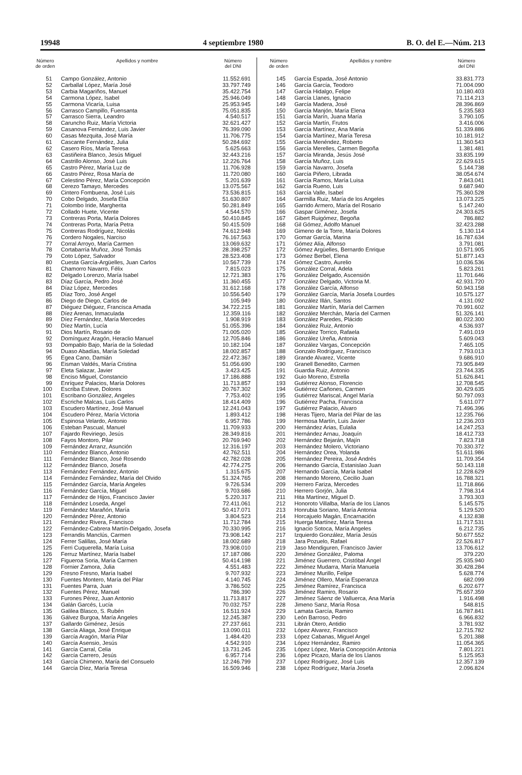19948 4 septiembre 1980 B. O. del E.—Núm. 213
| Número de orden | Apellidos y nombre | Número del DNI |
| --- | --- | --- |
| 51 | Campo González, Antonio | 11.552.691 |
| 52 | Carballal López, María José | 33.797.749 |
| 53 | Carbia Magariños, Manuel | 35.422.754 |
| 54 | Carmona López, Isabel | 25.946.049 |
| 55 | Carmona Vicaría, Luisa | 25.953.945 |
| 56 | Carrasco Campillo, Fuensanta | 75.051.835 |
| 57 | Carrasco Sierra, Leandro | 4.540.517 |
| 58 | Caruncho Ruiz, María Victoria | 32.621.427 |
| 59 | Casanova Fernández, Luis Javier | 76.399.090 |
| 60 | Casas Mezquita, José María | 11.706.775 |
| 61 | Cascante Fernández, Julia | 50.284.692 |
| 62 | Casero Ríos, María Teresa | 5.625.663 |
| 63 | Castiñeira Blanco, Jesús Miguel | 32.443.216 |
| 64 | Castrillo Alonso, José Luis | 12.226.764 |
| 65 | Castro Pérez, María Luz de | 11.706.928 |
| 66 | Castro Pérez, Rosa María de | 11.720.080 |
| 67 | Celestino Pérez, María Concepción | 5.201.639 |
| 68 | Cerezo Tamayo, Mercedes | 13.075.567 |
| 69 | Cintero Fombuena, José Luis | 73.536.815 |
| 70 | Cobo Delgado, Josefa Elía | 51.630.807 |
| 71 | Colombo Iride, Margherita | 50.281.849 |
| 72 | Collado Huete, Vicente | 4.544.570 |
| 73 | Contreras Porta, María Dolores | 50.410.845 |
| 74 | Contreras Porta, María Petra | 50.415.509 |
| 75 | Contreras Rodríguez, Nicolás | 74.612.948 |
| 76 | Cordero Nogales, Narciso | 76.167.563 |
| 77 | Corral Arroyo, María Carmen | 13.069.632 |
| 78 | Cortabarría Muñoz, José Tomás | 28.398.257 |
| 79 | Coto López, Salvador | 28.523.408 |
| 80 | Cuesta García-Argüelles, Juan Carlos | 10.567.739 |
| 81 | Chamorro Navarro, Félix | 7.815.023 |
| 82 | Delgado Lorenzo, María Isabel | 12.721.383 |
| 83 | Díaz García, Pedro José | 11.360.455 |
| 84 | Díaz López, Mercedes | 31.612.168 |
| 85 | Díaz Toro, José Angel | 10.556.540 |
| 86 | Diego de Diego, Carlos de | 105.949 |
| 87 | Diéguez Diéguez, Francisca Amada | 34.722.215 |
| 88 | Díez Arenas, Inmaculada | 12.359.116 |
| 89 | Díez Fernández, María Mercedes | 1.908.919 |
| 90 | Díez Martín, Lucía | 51.055.396 |
| 91 | Dios Martín, Rosario de | 71.005.020 |
| 92 | Domínguez Aragón, Heraclio Manuel | 12.705.846 |
| 93 | Dompablo Bajo, María de la Soledad | 10.182.104 |
| 94 | Duaso Abadías, María Soledad | 18.002.857 |
| 95 | Egea Cano, Damián | 22.472.367 |
| 96 | Eisman Valdés, María Cristina | 51.056.690 |
| 97 | Eleta Salazar, Javier | 3.423.425 |
| 98 | Enciso Miguel, Constancio | 17.186.888 |
| 99 | Enríquez Palacios, María Dolores | 11.713.857 |
| 100 | Escriba Esteve, Dolores | 20.767.302 |
| 101 | Escribano González, Angeles | 7.753.402 |
| 102 | Escriche Malcas, Luis Carlos | 18.414.409 |
| 103 | Escudero Martínez, José Manuel | 12.241.043 |
| 104 | Escudero Pérez, María Victoria | 1.893.412 |
| 105 | Espinosa Velardo, Antonio | 6.957.786 |
| 106 | Esteban Pascual, Manuel | 11.709.933 |
| 107 | Fajardo Reviriego, Jesús | 28.349.816 |
| 108 | Fayos Montoro, Pilar | 20.769.940 |
| 109 | Fernández Arranz, Asunción | 12.316.197 |
| 110 | Fernández Blanco, Antonio | 42.762.511 |
| 111 | Fernández Blanco, José Rosendo | 42.782.028 |
| 112 | Fernández Blanco, Josefa | 42.774.275 |
| 113 | Fernández Fernández, Antonio | 1.315.675 |
| 114 | Fernández Fernández, María del Olvido | 51.324.765 |
| 115 | Fernández García, María Angeles | 9.726.534 |
| 116 | Fernández García, Miguel | 9.703.686 |
| 117 | Fernández de Hijos, Francisco Javier | 5.220.317 |
| 118 | Fernández Loseda, Angel | 72.411.061 |
| 119 | Fernández Marañón, María | 50.417.071 |
| 120 | Fernández Pérez, Antonio | 3.804.523 |
| 121 | Fernández Rivera, Francisco | 11.712.784 |
| 122 | Fernández-Cabrera Martín-Delgado, Josefa | 70.330.995 |
| 123 | Ferrandis Manclús, Carmen | 73.908.142 |
| 124 | Ferrer Salillas, José María | 18.002.689 |
| 125 | Ferri Cuquerella, María Luisa | 73.908.010 |
| 126 | Ferruz Martínez, María Isabel | 17.187.086 |
| 127 | Figueroa Soria, María Carmen | 50.414.198 |
| 128 | Fornier Zamora, Julia | 4.551.483 |
| 129 | Fresno Fresno, María Isabel | 9.707.932 |
| 130 | Fuentes Montero, María del Pilar | 4.140.745 |
| 131 | Fuentes Parra, Juan | 3.786.502 |
| 132 | Fuentes Pérez, Manuel | 786.390 |
| 133 | Furones Pérez, Juan Antonio | 11.713.817 |
| 134 | Galán Garcés, Lucía | 70.032.757 |
| 135 | Galilea Blasco, S. Rubén | 16.511.924 |
| 136 | Gálvez Burgoa, María Angeles | 12.245.387 |
| 137 | Gallardo Giménez, Jesús | 27.237.661 |
| 138 | García Aliaga, José Enrique | 13.090.011 |
| 139 | García Aragón, María Pilar | 1.484.420 |
| 140 | García Asensio, Jesús | 4.542.910 |
| 141 | García Carral, Celia | 13.731.245 |
| 142 | García Carrero, Jesús | 6.957.714 |
| 143 | García Chimeno, María del Consuelo | 12.246.799 |
| 144 | García Díez, María Teresa | 16.509.946 |
| Número de orden | Apellidos y nombre | Número del DNI |
| --- | --- | --- |
| 145 | García Espada, José Antonio | 33.831.773 |
| 146 | García García, Teodoro | 71.004.090 |
| 147 | García Hidalgo, Felipe | 10.180.403 |
| 148 | García Llanes, Ignacio | 71.114.213 |
| 149 | García Madera, José | 28.396.869 |
| 150 | García Manjón, María Elena | 5.235.583 |
| 151 | García Marín, Juana María | 3.790.105 |
| 152 | García Martín, Frutos | 3.416.006 |
| 153 | García Martínez, Ana María | 51.339.886 |
| 154 | García Martínez, María Teresa | 10.181.912 |
| 155 | García Menéndez, Roberto | 11.360.543 |
| 156 | García Merelles, Carmen Begoña | 1.381.481 |
| 157 | García Miranda, Jesús José | 33.835.199 |
| 158 | García Muñoz, Luis | 22.629.615 |
| 159 | García Navarro, Josefa | 5.144.738 |
| 160 | García Piñero, Librada | 38.054.674 |
| 161 | García Ramos, María Luisa | 7.843.041 |
| 162 | García Rueno, Luis | 9.687.940 |
| 163 | García Valle, Isabel | 75.360.528 |
| 164 | Garmilla Ruiz, María de los Angeles | 13.073.225 |
| 165 | Garrido Armero, María del Rosario | 5.147.240 |
| 166 | Gaspar Giménez, Josefa | 24.303.625 |
| 167 | Gibert Ruigómez, Begoña | 786.882 |
| 168 | Gil Gómez, Adolfo Manuel | 32.423.288 |
| 169 | Gimeno de la Torre, María Dolores | 5.130.114 |
| 170 | Gomar García, Marina | 16.787.634 |
| 171 | Gómez Alía, Alfonso | 3.791.081 |
| 172 | Gómez Argüelles, Bernardo Enrique | 10.571.905 |
| 173 | Gómez Berbel, Elena | 51.877.143 |
| 174 | Gómez Castro, Aurelio | 10.036.536 |
| 175 | González Corral, Adela | 5.823.261 |
| 176 | González Delgado, Ascensión | 11.701.646 |
| 177 | González Delgado, Victoria M. | 42.931.720 |
| 178 | González García, Alfonso | 50.943.158 |
| 179 | González García, María Josefa Lourdes | 10.575.127 |
| 180 | González Illán, Santos | 4.131.092 |
| 181 | González Martín, María del Carmen | 70.991.602 |
| 182 | González Merchán, María del Carmen | 51.326.141 |
| 183 | González Paredes, Plácido | 80.022.300 |
| 184 | González Ruiz, Antonio | 4.536.937 |
| 185 | González Torrico, Rafaela | 7.491.019 |
| 186 | González Ureña, Antonia | 5.609.043 |
| 187 | González Vargas, Concepción | 7.465.105 |
| 188 | Gonzalo Rodríguez, Francisco | 7.793.013 |
| 189 | Grande Alvarez, Vicente | 9.686.910 |
| 190 | Granell Benedito, Carmen | 73.905.849 |
| 191 | Guardia Ruiz, Antonio | 23.744.335 |
| 192 | Guio Moreno, Estrella | 51.626.841 |
| 193 | Gutiérrez Alonso, Florencio | 12.708.545 |
| 194 | Gutiérrez Cañones, Carmen | 30.429.635 |
| 195 | Gutiérrez Mariscal, Angel María | 50.797.093 |
| 196 | Gutiérrez Pacha, Francisca | 5.611.077 |
| 197 | Gutiérrez Palacio, Alvaro | 71.496.396 |
| 198 | Heras Tijero, María del Pilar de las | 12.235.766 |
| 199 | Hermosa Martín, Luis Javier | 12.236.203 |
| 200 | Hernández Arias, Eulalia | 14.247.253 |
| 201 | Hernández Arnau, Joaquín | 18.412.733 |
| 202 | Hernández Bejarán, Majín | 7.823.718 |
| 203 | Hernández Molero, Victoriano | 70.330.372 |
| 204 | Hernández Orea, Yolanda | 51.611.986 |
| 205 | Hernández Pereira, José Andrés | 11.709.354 |
| 206 | Hernando García, Estanislao Juan | 50.143.118 |
| 207 | Hernando García, María Isabel | 12.228.629 |
| 208 | Hernando Moreno, Cecilio Juan | 16.788.321 |
| 209 | Herrero Fariza, Mercedes | 11.718.866 |
| 210 | Herrero Gorjón, Julia | 7.798.314 |
| 211 | Hita Martínez, Miguel D. | 3.793.303 |
| 212 | Honoroto Villalba, María de los Llanos | 5.145.575 |
| 213 | Honrubia Soriano, María Antonia | 5.129.520 |
| 214 | Horcajuelo Magán, Encarnación | 4.132.838 |
| 215 | Huerga Martínez, María Teresa | 11.717.531 |
| 216 | Ignacio Sotoca, María Angeles | 6.212.735 |
| 217 | Izquierdo González, María Jesús | 50.677.552 |
| 218 | Jara Pozuelo, Rafael | 22.526.817 |
| 219 | Jaso Mendiguren, Francisco Javier | 13.706.612 |
| 220 | Jiménez González, Paloma | 379.220 |
| 221 | Jiménez Guerrero, Cristóbal Angel | 25.935.940 |
| 222 | Jiménez Mudarra, María Manuela | 30.428.284 |
| 223 | Jiménez Murillo, Felipe | 5.628.774 |
| 224 | Jiménez Ollero, María Esperanza | 682.099 |
| 225 | Jiménez Ramírez, Francisca | 6.202.677 |
| 226 | Jiménez Ramiro, Rosario | 75.657.359 |
| 227 | Jiménez Sáenz de Valluerca, Ana María | 1.916.498 |
| 228 | Jimeno Sanz, María Rosa | 548.815 |
| 229 | Lamata García, Ramiro | 16.787.841 |
| 230 | León Barroso, Pedro | 6.966.832 |
| 231 | Librán Otero, Antidio | 3.781.932 |
| 232 | López Alvarez, Francisco | 12.715.782 |
| 233 | López Cabanas, Miguel Angel | 5.201.388 |
| 234 | López Hernández, Ramiro | 11.054.365 |
| 235 | López López, María Concepción Antonia | 7.801.221 |
| 236 | López Picazo, María de los Llanos | 5.125.953 |
| 237 | López Rodríguez, José Luis | 12.357.139 |
| 238 | López Rodríguez, María Josefa | 2.096.824 |